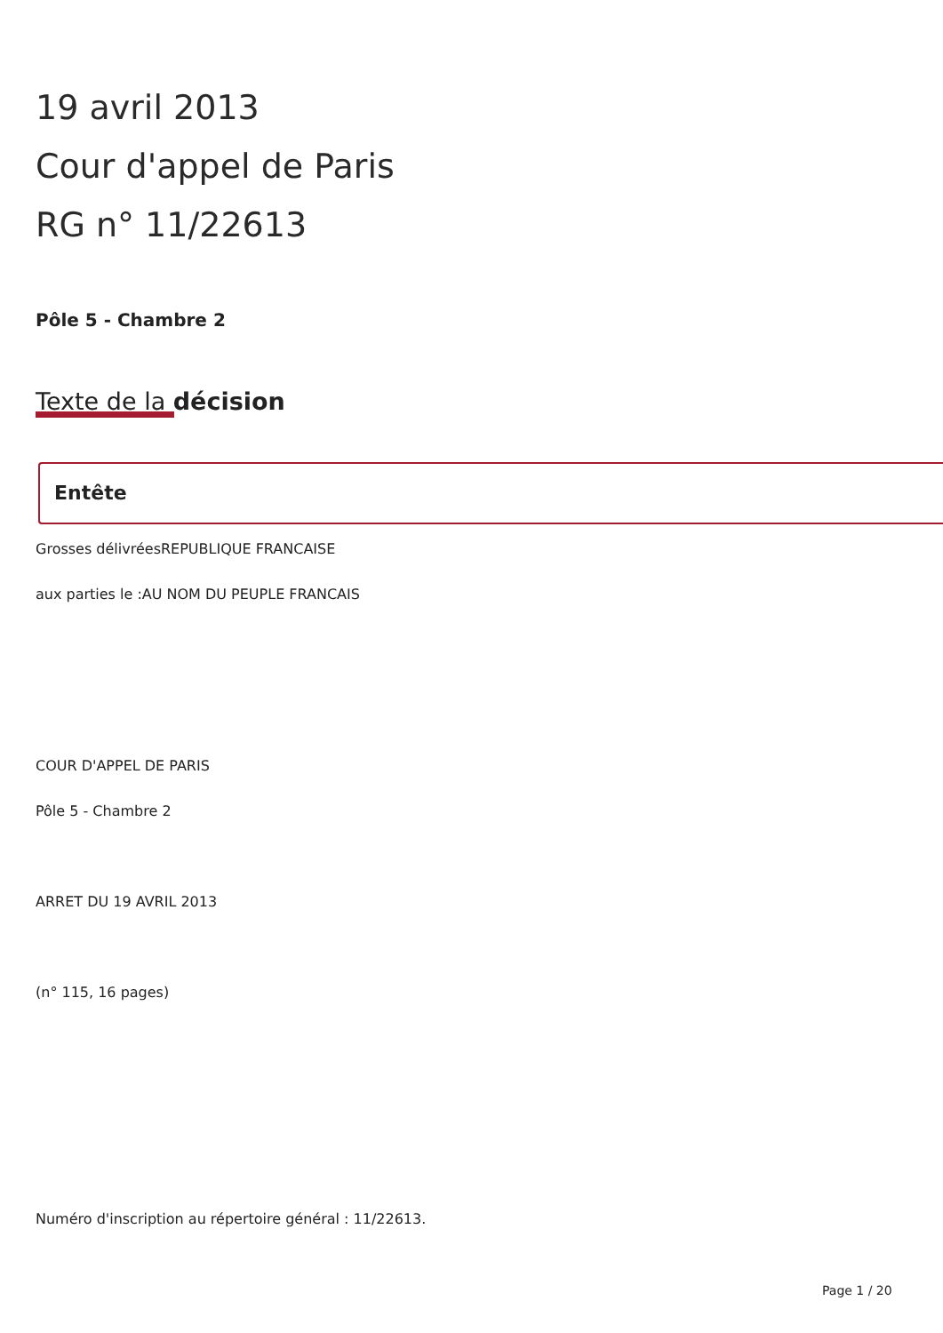19 avril 2013
Cour d'appel de Paris
RG n° 11/22613
Pôle 5 - Chambre 2
Texte de la décision
Entête
Grosses délivréesREPUBLIQUE FRANCAISE
aux parties le :AU NOM DU PEUPLE FRANCAIS
COUR D'APPEL DE PARIS
Pôle 5 - Chambre 2
ARRET DU 19 AVRIL 2013
(n° 115, 16 pages)
Numéro d'inscription au répertoire général : 11/22613.
Page 1 / 20